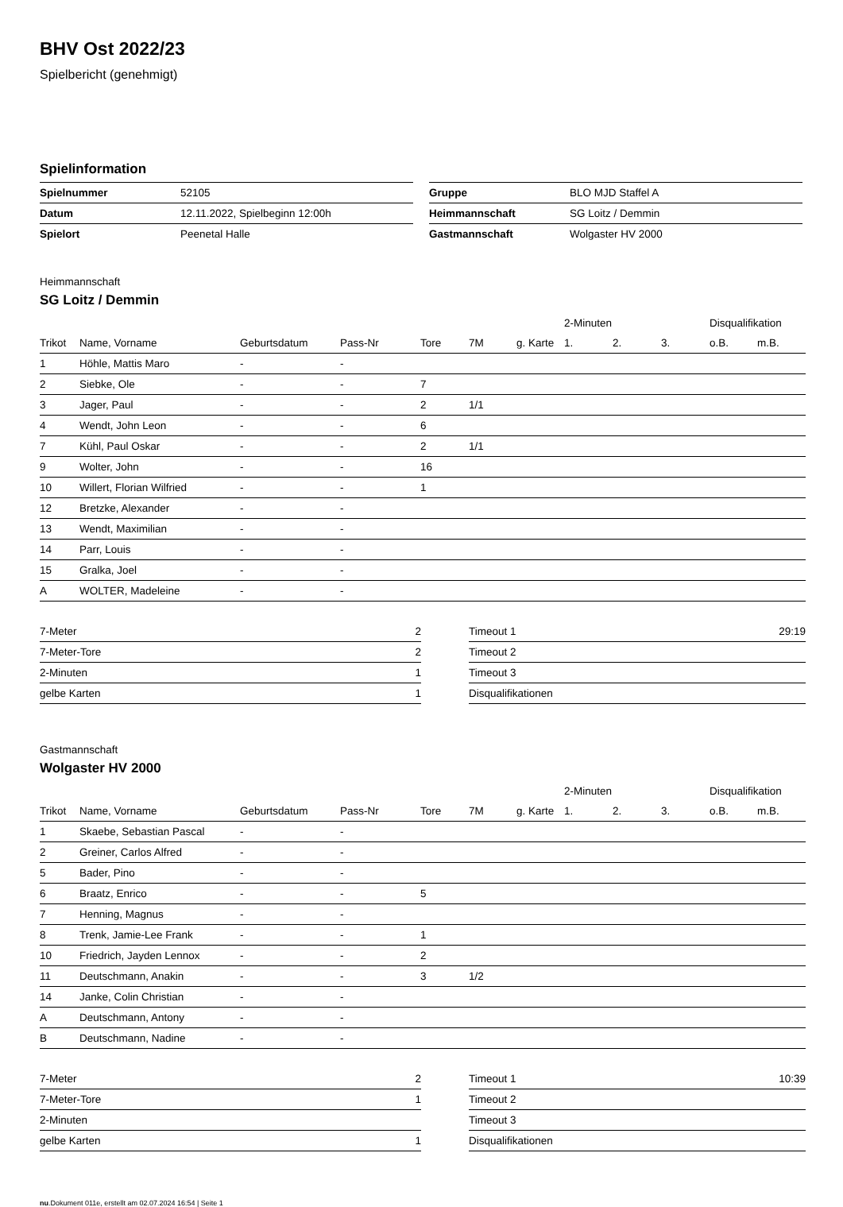BHV Ost 2022/23
Spielbericht (genehmigt)
Spielinformation
| Spielnummer | 52105 |
| Datum | 12.11.2022, Spielbeginn 12:00h |
| Spielort | Peenetal Halle |
| Gruppe | BLO MJD Staffel A |
| Heimmannschaft | SG Loitz / Demmin |
| Gastmannschaft | Wolgaster HV 2000 |
Heimmannschaft
SG Loitz / Demmin
| | | | | | | | 2-Minuten | | | Disqualifikation | |
| --- | --- | --- | --- | --- | --- | --- | --- | --- | --- | --- | --- |
| Trikot | Name, Vorname | Geburtsdatum | Pass-Nr | Tore | 7M | g. Karte | 1. | 2. | 3. | o.B. | m.B. |
| 1 | Höhle, Mattis Maro | - | - | | | | | | | | |
| 2 | Siebke, Ole | - | - | 7 | | | | | | | |
| 3 | Jager, Paul | - | - | 2 | 1/1 | | | | | | |
| 4 | Wendt, John Leon | - | - | 6 | | | | | | | |
| 7 | Kühl, Paul Oskar | - | - | 2 | 1/1 | | | | | | |
| 9 | Wolter, John | - | - | 16 | | | | | | | |
| 10 | Willert, Florian Wilfried | - | - | 1 | | | | | | | |
| 12 | Bretzke, Alexander | - | - | | | | | | | | |
| 13 | Wendt, Maximilian | - | - | | | | | | | | |
| 14 | Parr, Louis | - | - | | | | | | | | |
| 15 | Gralka, Joel | - | - | | | | | | | | |
| A | WOLTER, Madeleine | - | - | | | | | | | | |
| 7-Meter | 2 |
| 7-Meter-Tore | 2 |
| 2-Minuten | 1 |
| gelbe Karten | 1 |
| Timeout 1 | 29:19 |
| Timeout 2 | |
| Timeout 3 | |
| Disqualifikationen | |
Gastmannschaft
Wolgaster HV 2000
| | | | | | | | 2-Minuten | | | Disqualifikation | |
| --- | --- | --- | --- | --- | --- | --- | --- | --- | --- | --- | --- |
| Trikot | Name, Vorname | Geburtsdatum | Pass-Nr | Tore | 7M | g. Karte | 1. | 2. | 3. | o.B. | m.B. |
| 1 | Skaebe, Sebastian Pascal | - | - | | | | | | | | |
| 2 | Greiner, Carlos Alfred | - | - | | | | | | | | |
| 5 | Bader, Pino | - | - | | | | | | | | |
| 6 | Braatz, Enrico | - | - | 5 | | | | | | | |
| 7 | Henning, Magnus | - | - | | | | | | | | |
| 8 | Trenk, Jamie-Lee Frank | - | - | 1 | | | | | | | |
| 10 | Friedrich, Jayden Lennox | - | - | 2 | | | | | | | |
| 11 | Deutschmann, Anakin | - | - | 3 | 1/2 | | | | | | |
| 14 | Janke, Colin Christian | - | - | | | | | | | | |
| A | Deutschmann, Antony | - | - | | | | | | | | |
| B | Deutschmann, Nadine | - | - | | | | | | | | |
| 7-Meter | 2 |
| 7-Meter-Tore | 1 |
| 2-Minuten | |
| gelbe Karten | 1 |
| Timeout 1 | 10:39 |
| Timeout 2 | |
| Timeout 3 | |
| Disqualifikationen | |
nu.Dokument 011e, erstellt am 02.07.2024 16:54 | Seite 1